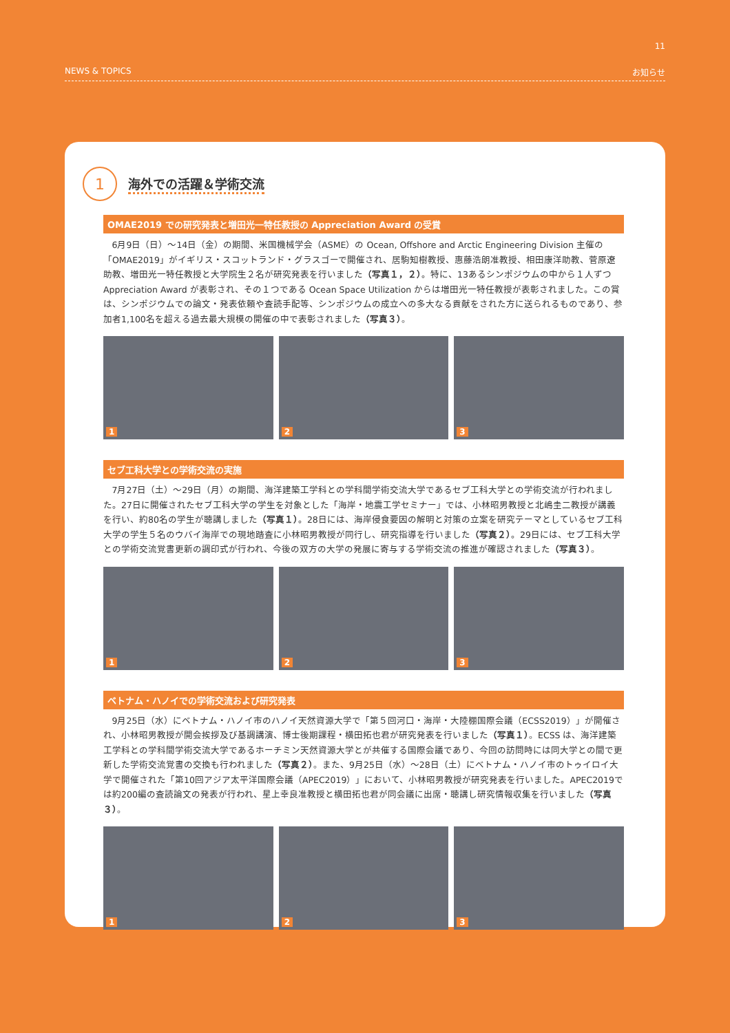11
NEWS & TOPICS お知らせ
1
海外での活躍＆学術交流
OMAE2019 での研究発表と増田光一特任教授の Appreciation Award の受賞
6月9日（日）～14日（金）の期間、米国機械学会（ASME）の Ocean, Offshore and Arctic Engineering Division 主催の「OMAE2019」がイギリス・スコットランド・グラスゴーで開催され、居駒知樹教授、惠藤浩朗准教授、相田康洋助教、菅原遼助教、増田光一特任教授と大学院生２名が研究発表を行いました（写真１，２）。特に、13あるシンポジウムの中から１人ずつ Appreciation Award が表彰され、その１つである Ocean Space Utilization からは増田光一特任教授が表彰されました。この賞は、シンポジウムでの論文・発表依頼や査読手配等、シンポジウムの成立への多大なる貢献をされた方に送られるものであり、参加者1,100名を超える過去最大規模の開催の中で表彰されました（写真３）。
1
2
3
セブ工科大学との学術交流の実施
7月27日（土）～29日（月）の期間、海洋建築工学科との学科間学術交流大学であるセブ工科大学との学術交流が行われました。27日に開催されたセブ工科大学の学生を対象とした「海岸・地震工学セミナー」では、小林昭男教授と北嶋圭二教授が講義を行い、約80名の学生が聴講しました（写真１）。28日には、海岸侵食要因の解明と対策の立案を研究テーマとしているセブ工科大学の学生５名のウバイ海岸での現地踏査に小林昭男教授が同行し、研究指導を行いました（写真２）。29日には、セブ工科大学との学術交流覚書更新の調印式が行われ、今後の双方の大学の発展に寄与する学術交流の推進が確認されました（写真３）。
1
2
3
ベトナム・ハノイでの学術交流および研究発表
9月25日（水）にベトナム・ハノイ市のハノイ天然資源大学で「第５回河口・海岸・大陸棚国際会議（ECSS2019）」が開催され、小林昭男教授が開会挨拶及び基調講演、博士後期課程・横田拓也君が研究発表を行いました（写真１）。ECSS は、海洋建築工学科との学科間学術交流大学であるホーチミン天然資源大学とが共催する国際会議であり、今回の訪問時には同大学との間で更新した学術交流覚書の交換も行われました（写真２）。また、9月25日（水）～28日（土）にベトナム・ハノイ市のトゥイロイ大学で開催された「第10回アジア太平洋国際会議（APEC2019）」において、小林昭男教授が研究発表を行いました。APEC2019では約200編の査読論文の発表が行われ、星上幸良准教授と横田拓也君が同会議に出席・聴講し研究情報収集を行いました（写真３）。
1
2
3